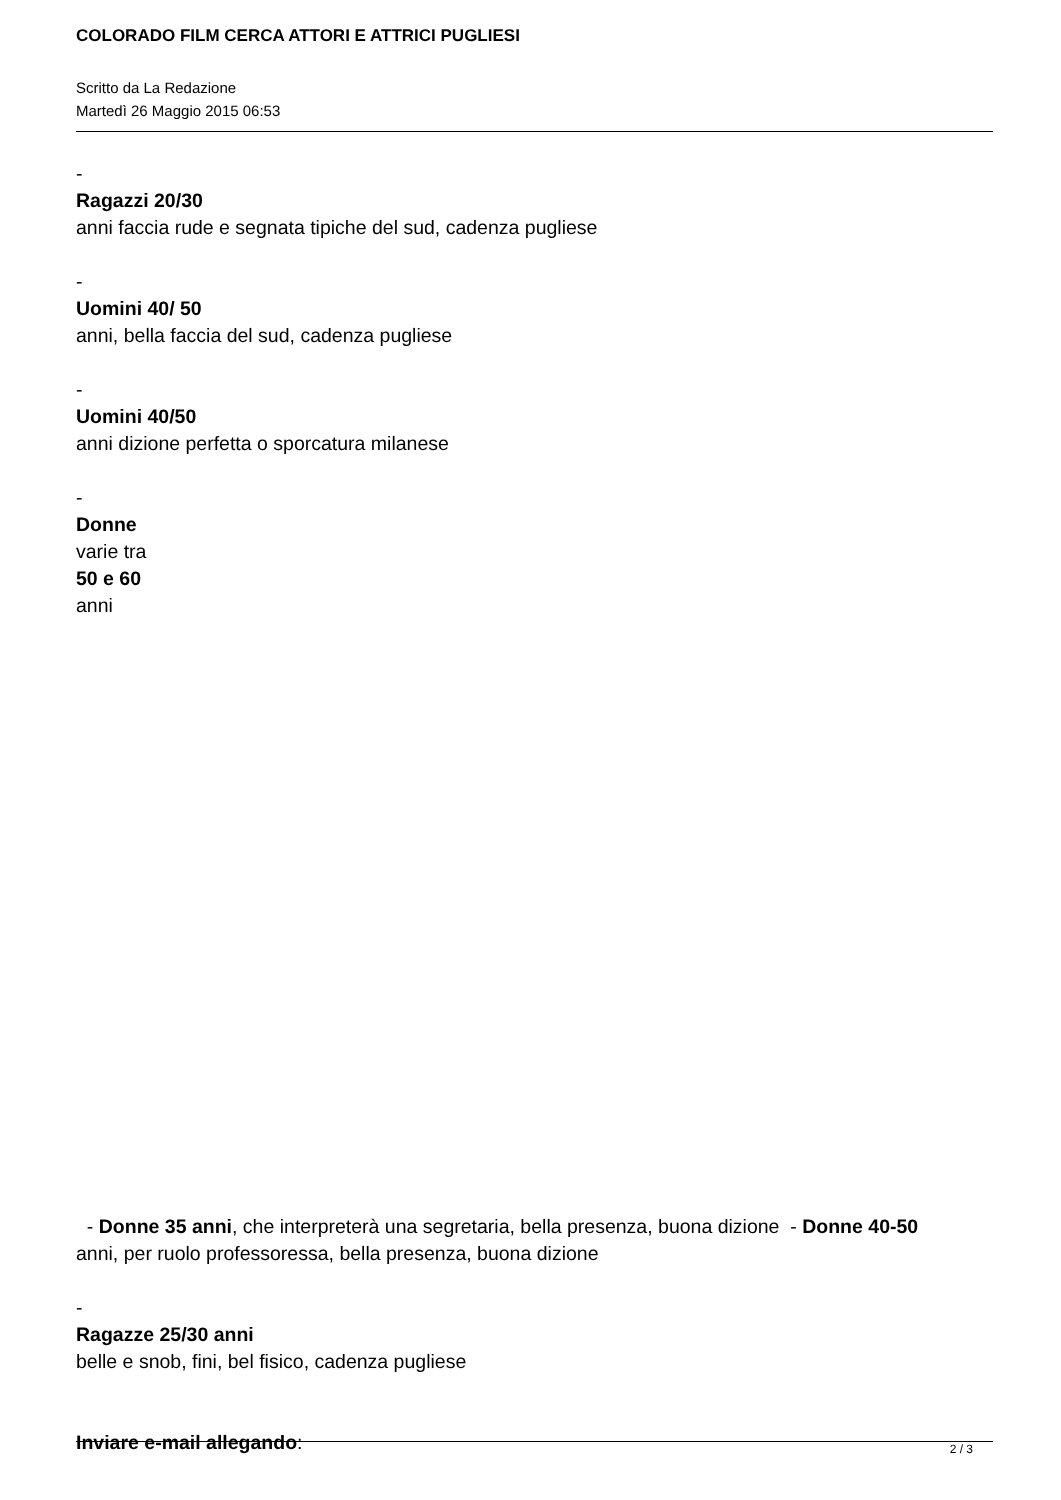COLORADO FILM CERCA ATTORI E ATTRICI PUGLIESI
Scritto da La Redazione
Martedì 26 Maggio 2015 06:53
-
Ragazzi 20/30
anni faccia rude e segnata tipiche del sud, cadenza pugliese
-
Uomini 40/ 50
anni, bella faccia del sud, cadenza pugliese
-
Uomini 40/50
anni dizione perfetta o sporcatura milanese
-
Donne
varie tra
50 e 60
anni
- Donne 35 anni, che interpreterà una segretaria, bella presenza, buona dizione - Donne 40-50
anni, per ruolo professoressa, bella presenza, buona dizione
-
Ragazze 25/30 anni
belle e snob, fini, bel fisico, cadenza pugliese
Inviare e-mail allegando:
2 / 3